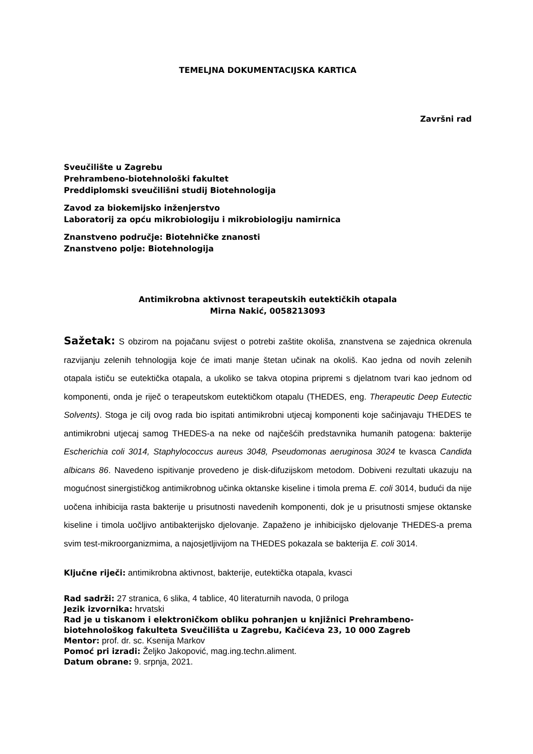TEMELJNA DOKUMENTACIJSKA KARTICA
Završni rad
Sveučilište u Zagrebu
Prehrambeno-biotehnološki fakultet
Preddiplomski sveučilišni studij Biotehnologija
Zavod za biokemijsko inženjerstvo
Laboratorij za opću mikrobiologiju i mikrobiologiju namirnica
Znanstveno područje: Biotehničke znanosti
Znanstveno polje: Biotehnologija
Antimikrobna aktivnost terapeutskih eutektičkih otapala
Mirna Nakić, 0058213093
Sažetak: S obzirom na pojačanu svijest o potrebi zaštite okoliša, znanstvena se zajednica okrenula razvijanju zelenih tehnologija koje će imati manje štetan učinak na okoliš. Kao jedna od novih zelenih otapala ističu se eutektička otapala, a ukoliko se takva otopina pripremi s djelatnom tvari kao jednom od komponenti, onda je riječ o terapeutskom eutektičkom otapalu (THEDES, eng. Therapeutic Deep Eutectic Solvents). Stoga je cilj ovog rada bio ispitati antimikrobni utjecaj komponenti koje sačinjavaju THEDES te antimikrobni utjecaj samog THEDES-a na neke od najčešćih predstavnika humanih patogena: bakterije Escherichia coli 3014, Staphylococcus aureus 3048, Pseudomonas aeruginosa 3024 te kvasca Candida albicans 86. Navedeno ispitivanje provedeno je disk-difuzijskom metodom. Dobiveni rezultati ukazuju na mogućnost sinergističkog antimikrobnog učinka oktanske kiseline i timola prema E. coli 3014, budući da nije uočena inhibicija rasta bakterije u prisutnosti navedenih komponenti, dok je u prisutnosti smjese oktanske kiseline i timola uočljivo antibakterijsko djelovanje. Zapaženo je inhibicijsko djelovanje THEDES-a prema svim test-mikroorganizmima, a najosjetljivijom na THEDES pokazala se bakterija E. coli 3014.
Ključne riječi: antimikrobna aktivnost, bakterije, eutektička otapala, kvasci
Rad sadrži: 27 stranica, 6 slika, 4 tablice, 40 literaturnih navoda, 0 priloga
Jezik izvornika: hrvatski
Rad je u tiskanom i elektroničkom obliku pohranjen u knjižnici Prehrambeno-biotehnološkog fakulteta Sveučilišta u Zagrebu, Kačićeva 23, 10 000 Zagreb
Mentor: prof. dr. sc. Ksenija Markov
Pomoć pri izradi: Željko Jakopović, mag.ing.techn.aliment.
Datum obrane: 9. srpnja, 2021.